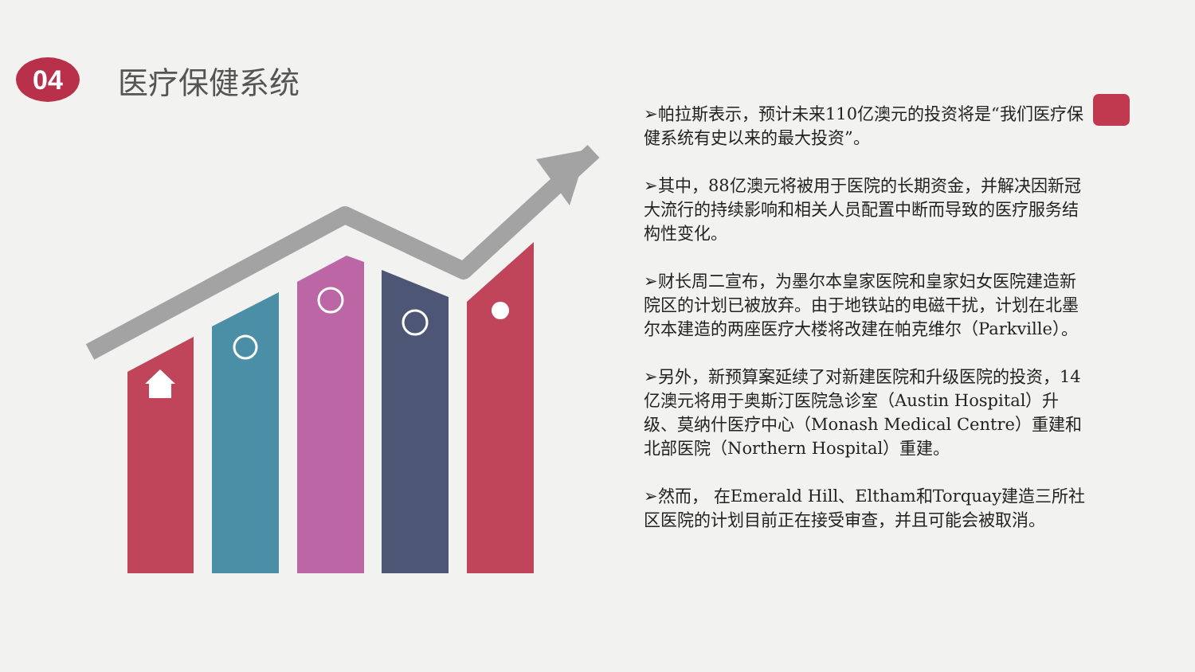04
医疗保健系统
➢帕拉斯表示，预计未来110亿澳元的投资将是“我们医疗保健系统有史以来的最大投资”。
➢其中，88亿澳元将被用于医院的长期资金，并解决因新冠大流行的持续影响和相关人员配置中断而导致的医疗服务结构性变化。
➢财长周二宣布，为墨尔本皇家医院和皇家妇女医院建造新院区的计划已被放弃。由于地铁站的电磁干扰，计划在北墨尔本建造的两座医疗大楼将改建在帕克维尔（Parkville）。
➢另外，新预算案延续了对新建医院和升级医院的投资，14亿澳元将用于奥斯汀医院急诊室（Austin Hospital）升级、莫纳什医疗中心（Monash Medical Centre）重建和北部医院（Northern Hospital）重建。
➢然而， 在Emerald Hill、Eltham和Torquay建造三所社区医院的计划目前正在接受审查，并且可能会被取消。